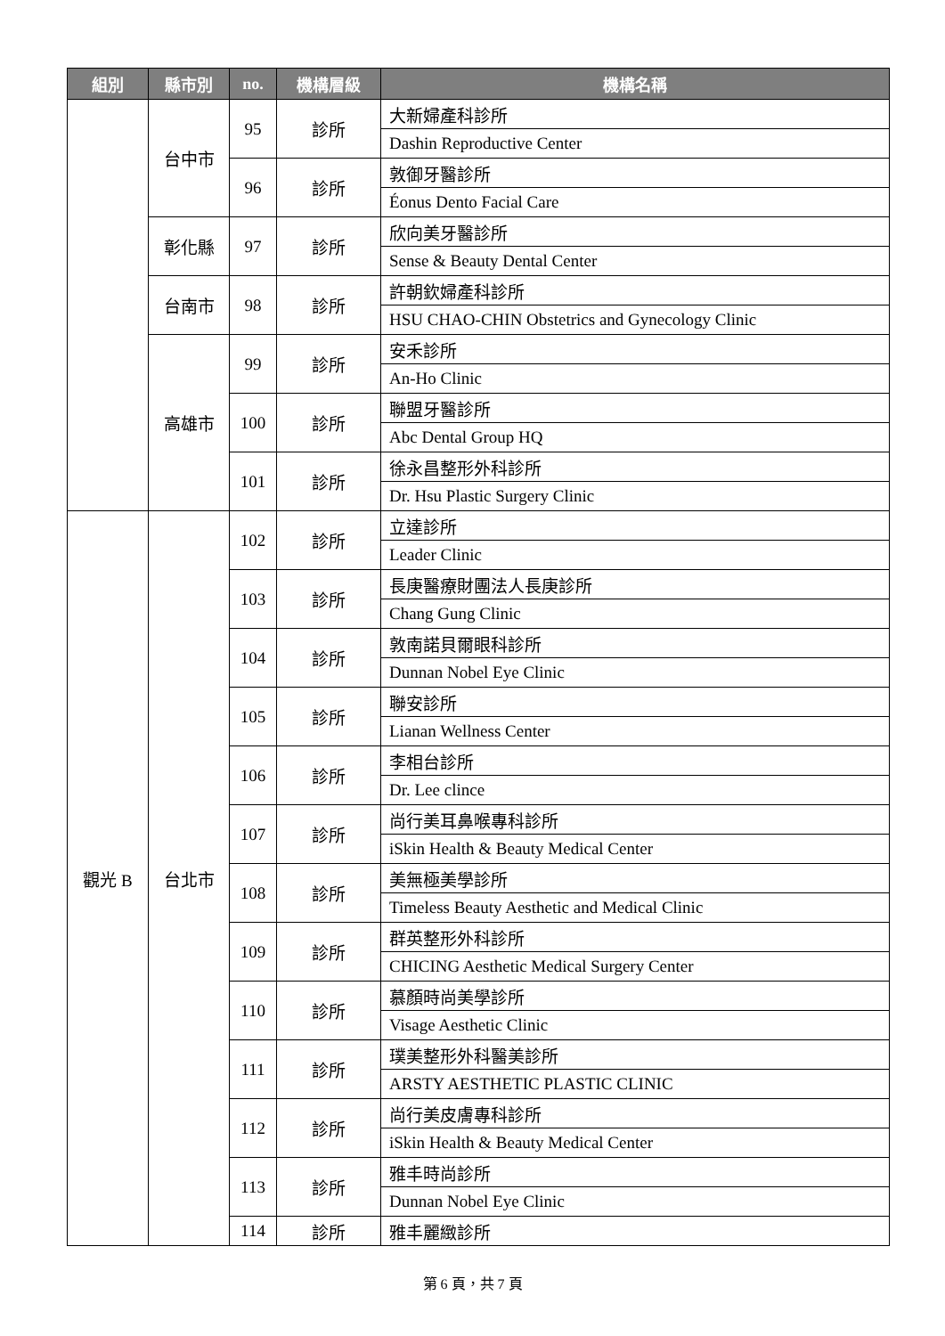| 組別 | 縣市別 | no. | 機構層級 | 機構名稱 |
| --- | --- | --- | --- | --- |
| | 台中市 | 95 | 診所 | 大新婦產科診所 |
| | | | | Dashin Reproductive Center |
| | | 96 | 診所 | 敦御牙醫診所 |
| | | | | Éonus Dento Facial Care |
| | 彰化縣 | 97 | 診所 | 欣向美牙醫診所 |
| | | | | Sense & Beauty Dental Center |
| | 台南市 | 98 | 診所 | 許朝欽婦產科診所 |
| | | | | HSU CHAO-CHIN Obstetrics and Gynecology Clinic |
| | 高雄市 | 99 | 診所 | 安禾診所 |
| | | | | An-Ho Clinic |
| | | 100 | 診所 | 聯盟牙醫診所 |
| | | | | Abc Dental Group HQ |
| | | 101 | 診所 | 徐永昌整形外科診所 |
| | | | | Dr. Hsu Plastic Surgery Clinic |
| 觀光 B | 台北市 | 102 | 診所 | 立達診所 |
| | | | | Leader Clinic |
| | | 103 | 診所 | 長庚醫療財團法人長庚診所 |
| | | | | Chang Gung Clinic |
| | | 104 | 診所 | 敦南諾貝爾眼科診所 |
| | | | | Dunnan Nobel Eye Clinic |
| | | 105 | 診所 | 聯安診所 |
| | | | | Lianan Wellness Center |
| | | 106 | 診所 | 李相台診所 |
| | | | | Dr. Lee clince |
| | | 107 | 診所 | 尚行美耳鼻喉專科診所 |
| | | | | iSkin Health & Beauty Medical Center |
| | | 108 | 診所 | 美無極美學診所 |
| | | | | Timeless Beauty Aesthetic and Medical Clinic |
| | | 109 | 診所 | 群英整形外科診所 |
| | | | | CHICING Aesthetic Medical Surgery Center |
| | | 110 | 診所 | 慕顏時尚美學診所 |
| | | | | Visage Aesthetic Clinic |
| | | 111 | 診所 | 璞美整形外科醫美診所 |
| | | | | ARSTY AESTHETIC PLASTIC CLINIC |
| | | 112 | 診所 | 尚行美皮膚專科診所 |
| | | | | iSkin Health & Beauty Medical Center |
| | | 113 | 診所 | 雅丰時尚診所 |
| | | | | Dunnan Nobel Eye Clinic |
| | | 114 | 診所 | 雅丰麗緻診所 |
第 6 頁，共 7 頁